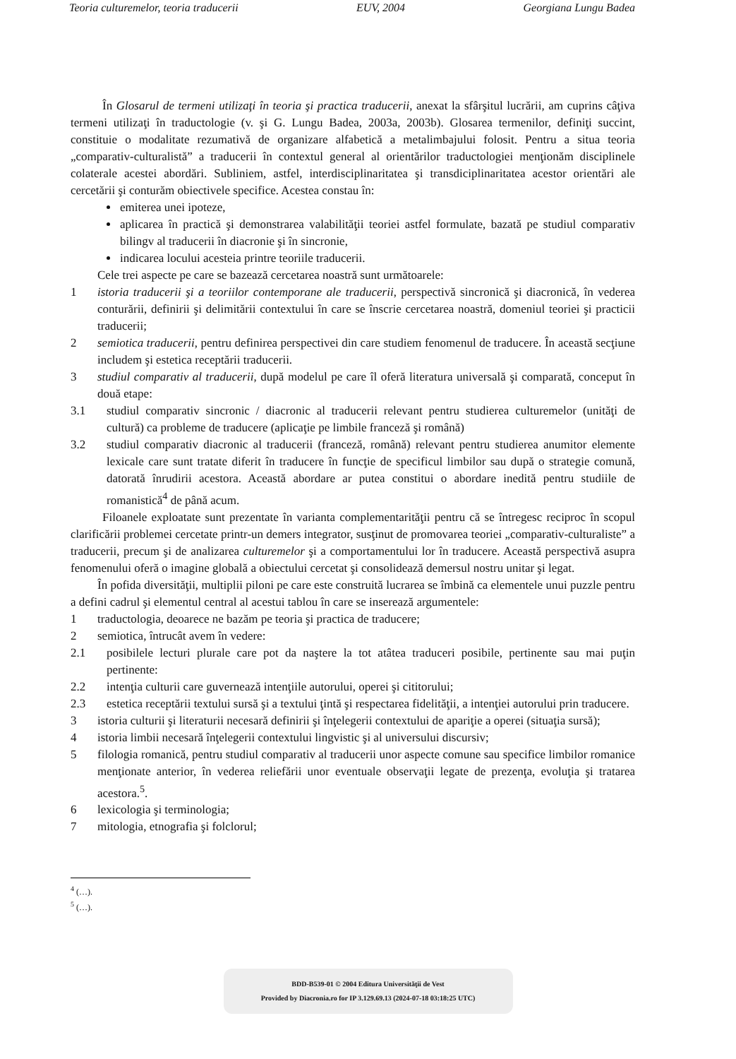Teoria culturemelor, teoria traducerii EUV, 2004 Georgiana Lungu Badea
În Glosarul de termeni utilizaţi în teoria şi practica traducerii, anexat la sfârşitul lucrării, am cuprins câţiva termeni utilizaţi în traductologie (v. şi G. Lungu Badea, 2003a, 2003b). Glosarea termenilor, definiţi succint, constituie o modalitate rezumativă de organizare alfabetică a metalimbajului folosit. Pentru a situa teoria „comparativ-culturalistă” a traducerii în contextul general al orientărilor traductologiei menţionăm disciplinele colaterale acestei abordări. Subliniem, astfel, interdisciplinaritatea şi transdiciplinaritatea acestor orientări ale cercetării şi conturăm obiectivele specifice. Acestea constau în:
emiterea unei ipoteze,
aplicarea în practică şi demonstrarea valabilităţii teoriei astfel formulate, bazată pe studiul comparativ bilingv al traducerii în diacronie şi în sincronie,
indicarea locului acesteia printre teoriile traducerii.
Cele trei aspecte pe care se bazează cercetarea noastră sunt următoarele:
1 istoria traducerii şi a teoriilor contemporane ale traducerii, perspectivă sincronică şi diacronică, în vederea conturării, definirii şi delimitării contextului în care se înscrie cercetarea noastră, domeniul teoriei şi practicii traducerii;
2 semiotica traducerii, pentru definirea perspectivei din care studiem fenomenul de traducere. În această secţiune includem şi estetica receptării traducerii.
3 studiul comparativ al traducerii, după modelul pe care îl oferă literatura universală şi comparată, conceput în două etape:
3.1 studiul comparativ sincronic / diacronic al traducerii relevant pentru studierea culturemelor (unităţi de cultură) ca probleme de traducere (aplicaţie pe limbile franceză şi română)
3.2 studiul comparativ diacronic al traducerii (franceză, română) relevant pentru studierea anumitor elemente lexicale care sunt tratate diferit în traducere în funcţie de specificul limbilor sau după o strategie comună, datorată înrudirii acestora. Această abordare ar putea constitui o abordare inedită pentru studiile de romanistică<sup>4</sup> de până acum.
Filoanele exploatate sunt prezentate în varianta complementarităţii pentru că se întregesc reciproc în scopul clarificării problemei cercetate printr-un demers integrator, susţinut de promovarea teoriei „comparativ-culturaliste” a traducerii, precum şi de analizarea culturemelor şi a comportamentului lor în traducere. Această perspectivă asupra fenomenului oferă o imagine globală a obiectului cercetat şi consolidează demersul nostru unitar şi legat.
În pofida diversităţii, multiplii piloni pe care este construită lucrarea se îmbină ca elementele unui puzzle pentru a defini cadrul şi elementul central al acestui tablou în care se inserează argumentele:
1 traductologia, deoarece ne bazăm pe teoria şi practica de traducere;
2 semiotica, întrucât avem în vedere:
2.1 posibilele lecturi plurale care pot da naştere la tot atâtea traduceri posibile, pertinente sau mai puţin pertinente:
2.2 intenţia culturii care guvernează intenţiile autorului, operei şi cititorului;
2.3 estetica receptării textului sursă şi a textului ţintă şi respectarea fidelităţii, a intenţiei autorului prin traducere.
3 istoria culturii şi literaturii necesară definirii şi înţelegerii contextului de apariţie a operei (situaţia sursă);
4 istoria limbii necesară înţelegerii contextului lingvistic şi al universului discursiv;
5 filologia romanică, pentru studiul comparativ al traducerii unor aspecte comune sau specifice limbilor romanice menţionate anterior, în vederea reliefării unor eventuale observaţii legate de prezenţa, evoluţia şi tratarea acestora.<sup>5</sup>.
6 lexicologia şi terminologia;
7 mitologia, etnografia şi folclorul;
<sup>4</sup> (…).
<sup>5</sup> (…).
BDD-B539-01 © 2004 Editura Universităţii de Vest
Provided by Diacronia.ro for IP 3.129.69.13 (2024-07-18 03:18:25 UTC)